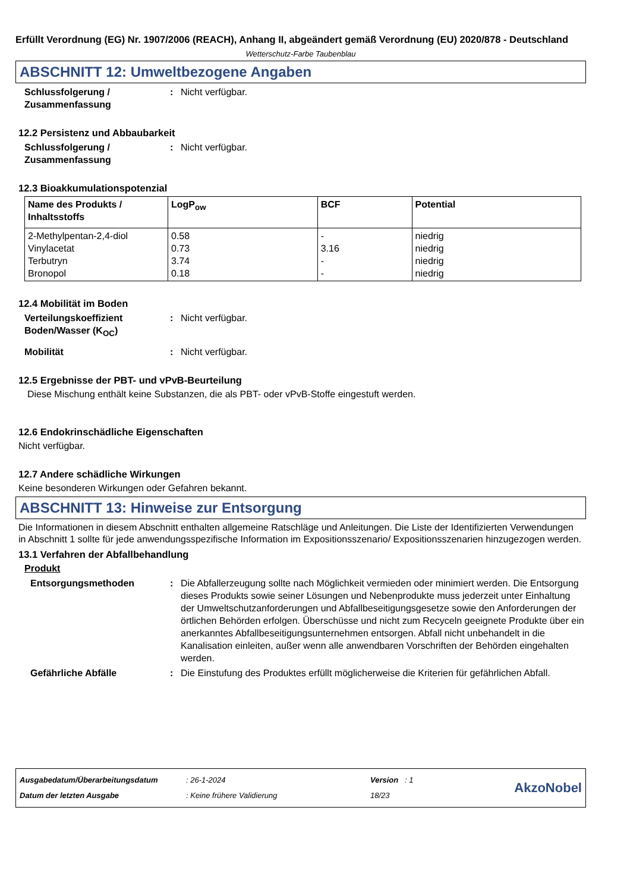Erfüllt Verordnung (EG) Nr. 1907/2006 (REACH), Anhang II, abgeändert gemäß Verordnung (EU) 2020/878 - Deutschland
Wetterschutz-Farbe Taubenblau
ABSCHNITT 12: Umweltbezogene Angaben
Schlussfolgerung / Zusammenfassung
: Nicht verfügbar.
12.2 Persistenz und Abbaubarkeit
Schlussfolgerung / Zusammenfassung
: Nicht verfügbar.
12.3 Bioakkumulationspotenzial
| Name des Produkts / Inhaltsstoffs | LogP<sub>ow</sub> | BCF | Potential |
| --- | --- | --- | --- |
| 2-Methylpentan-2,4-diol Vinylacetat Terbutryn Bronopol | 0.58 0.73 3.74 0.18 | - 3.16 - - | niedrig niedrig niedrig niedrig |
12.4 Mobilität im Boden
Verteilungskoeffizient Boden/Wasser (K<sub>OC</sub>)
: Nicht verfügbar.
Mobilität : Nicht verfügbar.
12.5 Ergebnisse der PBT- und vPvB-Beurteilung
Diese Mischung enthält keine Substanzen, die als PBT- oder vPvB-Stoffe eingestuft werden.
12.6 Endokrinschädliche Eigenschaften
Nicht verfügbar.
12.7 Andere schädliche Wirkungen
Keine besonderen Wirkungen oder Gefahren bekannt.
ABSCHNITT 13: Hinweise zur Entsorgung
Die Informationen in diesem Abschnitt enthalten allgemeine Ratschläge und Anleitungen. Die Liste der Identifizierten Verwendungen in Abschnitt 1 sollte für jede anwendungsspezifische Information im Expositionsszenario/ Expositionsszenarien hinzugezogen werden.
13.1 Verfahren der Abfallbehandlung
Produkt
Entsorgungsmethoden : Die Abfallerzeugung sollte nach Möglichkeit vermieden oder minimiert werden. Die Entsorgung dieses Produkts sowie seiner Lösungen und Nebenprodukte muss jederzeit unter Einhaltung der Umweltschutzanforderungen und Abfallbeseitigungsgesetze sowie den Anforderungen der örtlichen Behörden erfolgen. Überschüsse und nicht zum Recyceln geeignete Produkte über ein anerkanntes Abfallbeseitigungsunternehmen entsorgen. Abfall nicht unbehandelt in die Kanalisation einleiten, außer wenn alle anwendbaren Vorschriften der Behörden eingehalten werden.
Gefährliche Abfälle : Die Einstufung des Produktes erfüllt möglicherweise die Kriterien für gefährlichen Abfall.
Ausgabedatum/Überarbeitungsdatum
Datum der letzten Ausgabe
: 26-1-2024
: Keine frühere Validierung
Version : 1
18/23
AkzoNobel